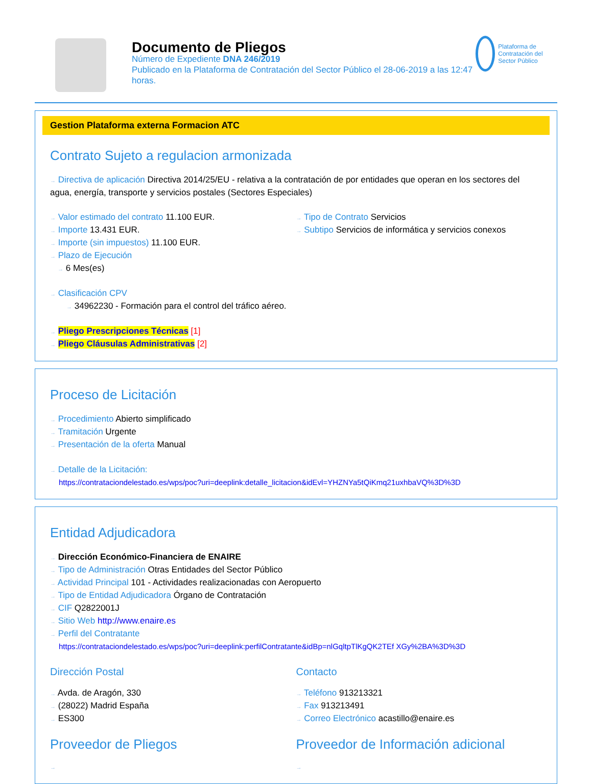Documento de Pliegos
Número de Expediente DNA 246/2019
Publicado en la Plataforma de Contratación del Sector Público el 28-06-2019 a las 12:47 horas.
Plataforma de Contratación del Sector Público
Gestion Plataforma externa Formacion ATC
Contrato Sujeto a regulacion armonizada
→ Directiva de aplicación Directiva 2014/25/EU - relativa a la contratación de por entidades que operan en los sectores del agua, energía, transporte y servicios postales (Sectores Especiales)
→ Valor estimado del contrato 11.100 EUR.
→ Importe 13.431 EUR.
→ Importe (sin impuestos) 11.100 EUR.
→ Plazo de Ejecución
→ 6 Mes(es)
→ Tipo de Contrato Servicios
→ Subtipo Servicios de informática y servicios conexos
→ Clasificación CPV
→ 34962230 - Formación para el control del tráfico aéreo.
→ Pliego Prescripciones Técnicas [1]
→ Pliego Cláusulas Administrativas [2]
Proceso de Licitación
→ Procedimiento Abierto simplificado
→ Tramitación Urgente
→ Presentación de la oferta Manual
→ Detalle de la Licitación:
https://contrataciondelestado.es/wps/poc?uri=deeplink:detalle_licitacion&idEvl=YHZNYa5tQiKmq21uxhbaVQ%3D%3D
Entidad Adjudicadora
→ Dirección Económico-Financiera de ENAIRE
→ Tipo de Administración Otras Entidades del Sector Público
→ Actividad Principal 101 - Actividades realizacionadas con Aeropuerto
→ Tipo de Entidad Adjudicadora Órgano de Contratación
→ CIF Q2822001J
→ Sitio Web http://www.enaire.es
→ Perfil del Contratante
https://contrataciondelestado.es/wps/poc?uri=deeplink:perfilContratante&idBp=nlGqltpTlKgQK2TEf XGy%2BA%3D%3D
Dirección Postal
→ Avda. de Aragón, 330
→ (28022) Madrid España
→ ES300
Contacto
→ Teléfono 913213321
→ Fax 913213491
→ Correo Electrónico acastillo@enaire.es
Proveedor de Pliegos
→
Proveedor de Información adicional
→